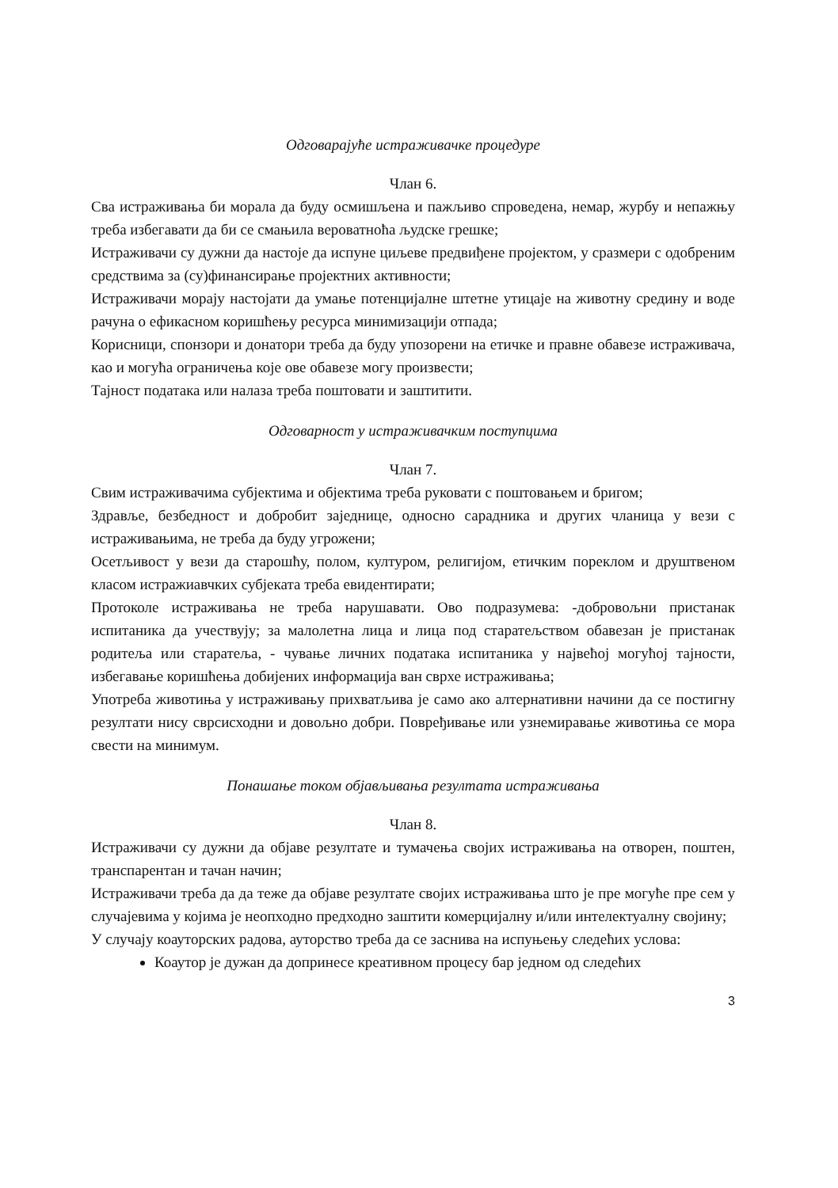Одговарајуће истраживачке процедуре
Члан 6.
Сва истраживања би морала да буду осмишљена и пажљиво спроведена, немар, журбу и непажњу треба избегавати да би се смањила вероватноћа људске грешке;
Истраживачи су дужни да настоје да испуне циљеве предвиђене пројектом, у сразмери с одобреним средствима за (су)финансирање пројектних активности;
Истраживачи морају настојати да умање потенцијалне штетне утицаје на животну средину и воде рачуна о ефикасном коришћењу ресурса минимизацији отпада;
Корисници, спонзори и донатори треба да буду упозорени на етичке и правне обавезе истраживача, као и могућа ограничења које ове обавезе могу произвести;
Тајност података или налаза треба поштовати и заштитити.
Одговарност у истраживачким поступцима
Члан 7.
Свим истраживачима субјектима и објектима треба руковати с поштовањем и бригом;
Здравље, безбедност и добробит заједнице, односно сарадника и других чланица у вези с истраживањима, не треба да буду угрожени;
Осетљивост у вези да старошћу, полом, културом, религијом, етичким пореклом и друштвеном класом истражиавчких субјеката треба евидентирати;
Протоколе истраживања не треба нарушавати. Ово подразумева: -добровољни пристанак испитаника да учествују; за малолетна лица и лица под старатељством обавезан је пристанак родитеља или старатеља, - чување личних података испитаника у највећој могућој тајности, избегавање коришћења добијених информација ван сврхе истраживања;
Употреба животиња у истраживању прихватљива је само ако алтернативни начини да се постигну резултати нису сврсисходни и довољно добри. Повређивање или узнемиравање животиња се мора свести на минимум.
Понашање током објављивања резултата истраживања
Члан 8.
Истраживачи су дужни да објаве резултате и тумачења својих истраживања на отворен, поштен, транспарентан и тачан начин;
Истраживачи треба да да теже да објаве резултате својих истраживања што је пре могуће пре сем у случајевима у којима је неопходно предходно заштити комерцијалну и/или интелектуалну својину;
У случају коауторских радова, ауторство треба да се заснива на испуњењу следећих услова:
Коаутор је дужан да допринесе креативном процесу бар једном од следећих
3